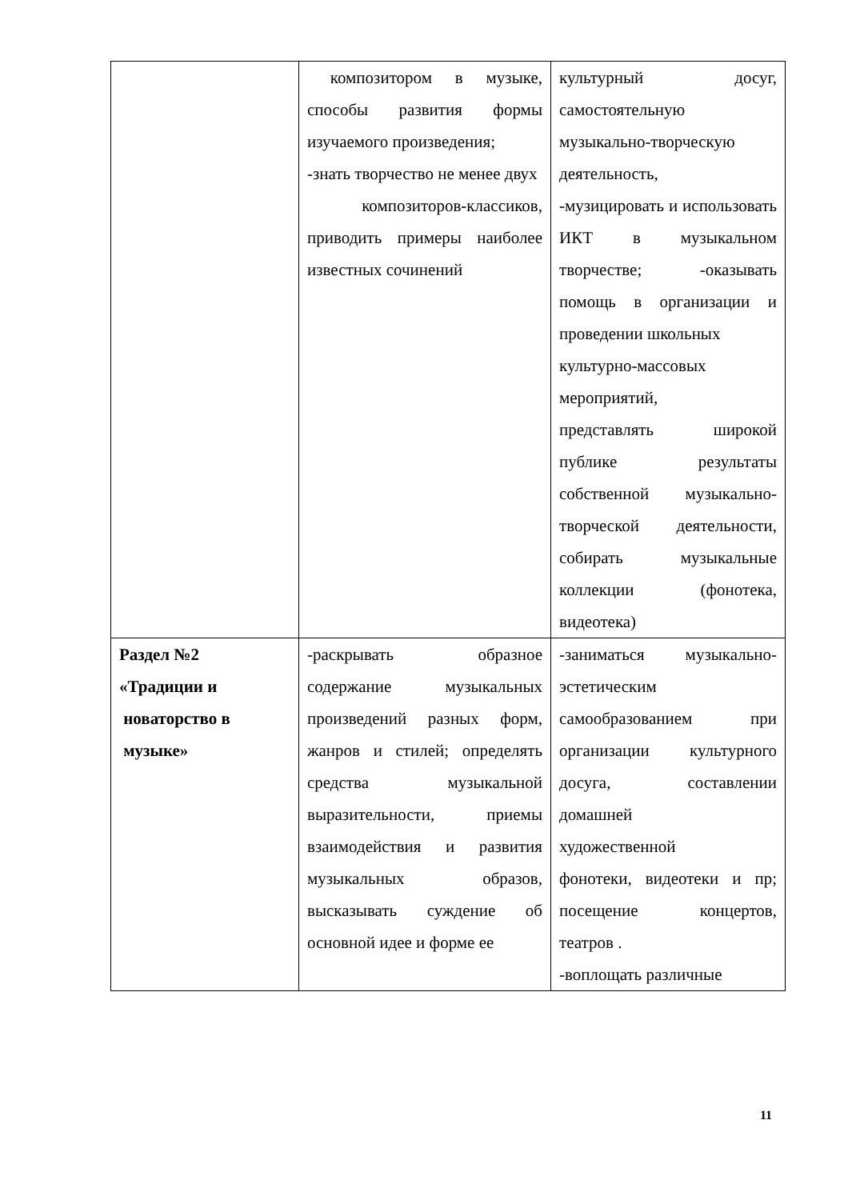| | композитором в музыке, способы развития формы изучаемого произведения; -знать творчество не менее двух композиторов-классиков, приводить примеры наиболее известных сочинений | культурный досуг, самостоятельную музыкально-творческую деятельность, -музицировать и использовать ИКТ в музыкальном творчестве; -оказывать помощь в организации и проведении школьных культурно-массовых мероприятий, представлять широкой публике результаты собственной музыкально-творческой деятельности, собирать музыкальные коллекции (фонотека, видеотека) |
| Раздел №2 «Традиции и новаторство в музыке» | -раскрывать образное содержание музыкальных произведений разных форм, жанров и стилей; определять средства музыкальной выразительности, приемы взаимодействия и развития музыкальных образов, высказывать суждение об основной идее и форме ее | -заниматься музыкально-эстетическим самообразованием при организации культурного досуга, составлении домашней художественной фонотеки, видеотеки и пр; посещение концертов, театров . -воплощать различные |
11